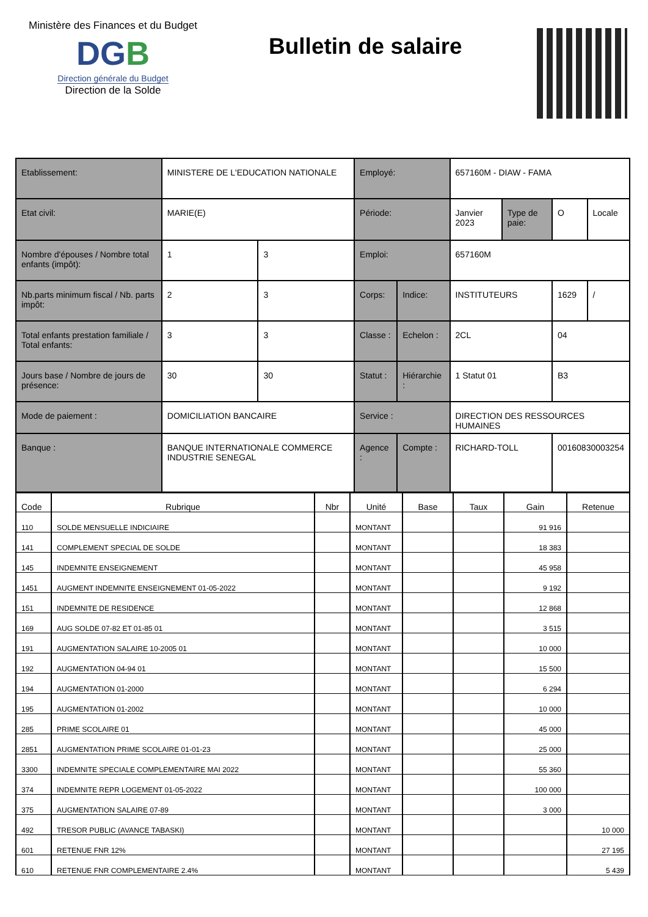Ministère des Finances et du Budget
DGB
Direction générale du Budget
Direction de la Solde
Bulletin de salaire
| Etablissement: | | MINISTERE DE L'EDUCATION NATIONALE | | Employé: | | 657160M - DIAW - FAMA | | | |
| Etat civil: | | MARIE(E) | | Période: | | Janvier 2023 | Type de paie: | O | Locale |
| Nombre d'épouses / Nombre total enfants (impôt): | | 1 | 3 | Emploi: | | 657160M | | | |
| Nb.parts minimum fiscal / Nb. parts impôt: | | 2 | 3 | Corps: | Indice: | INSTITUTEURS | | 1629 | / |
| Total enfants prestation familiale / Total enfants: | | 3 | 3 | Classe : | Echelon : | 2CL | | 04 | |
| Jours base / Nombre de jours de présence: | | 30 | 30 | Statut : | Hiérarchie : | 1 Statut 01 | | B3 | |
| Mode de paiement : | DOMICILIATION BANCAIRE | | | Service : | | DIRECTION DES RESSOURCES HUMAINES | | | |
| Banque : | BANQUE INTERNATIONALE COMMERCE INDUSTRIE SENEGAL | | | Agence : | Compte : | RICHARD-TOLL | | 00160830003254 | |
| Code | Rubrique | Nbr | Unité | Base | Taux | Gain | Retenue |
| --- | --- | --- | --- | --- | --- | --- | --- |
| 110 | SOLDE MENSUELLE INDICIAIRE | | MONTANT | | | 91 916 | |
| 141 | COMPLEMENT SPECIAL DE SOLDE | | MONTANT | | | 18 383 | |
| 145 | INDEMNITE ENSEIGNEMENT | | MONTANT | | | 45 958 | |
| 1451 | AUGMENT INDEMNITE ENSEIGNEMENT 01-05-2022 | | MONTANT | | | 9 192 | |
| 151 | INDEMNITE DE RESIDENCE | | MONTANT | | | 12 868 | |
| 169 | AUG SOLDE 07-82 ET 01-85 01 | | MONTANT | | | 3 515 | |
| 191 | AUGMENTATION SALAIRE 10-2005 01 | | MONTANT | | | 10 000 | |
| 192 | AUGMENTATION 04-94 01 | | MONTANT | | | 15 500 | |
| 194 | AUGMENTATION 01-2000 | | MONTANT | | | 6 294 | |
| 195 | AUGMENTATION 01-2002 | | MONTANT | | | 10 000 | |
| 285 | PRIME SCOLAIRE 01 | | MONTANT | | | 45 000 | |
| 2851 | AUGMENTATION PRIME SCOLAIRE 01-01-23 | | MONTANT | | | 25 000 | |
| 3300 | INDEMNITE SPECIALE COMPLEMENTAIRE MAI 2022 | | MONTANT | | | 55 360 | |
| 374 | INDEMNITE REPR LOGEMENT 01-05-2022 | | MONTANT | | | 100 000 | |
| 375 | AUGMENTATION SALAIRE 07-89 | | MONTANT | | | 3 000 | |
| 492 | TRESOR PUBLIC (AVANCE TABASKI) | | MONTANT | | | | 10 000 |
| 601 | RETENUE FNR 12% | | MONTANT | | | | 27 195 |
| 610 | RETENUE FNR COMPLEMENTAIRE 2.4% | | MONTANT | | | | 5 439 |